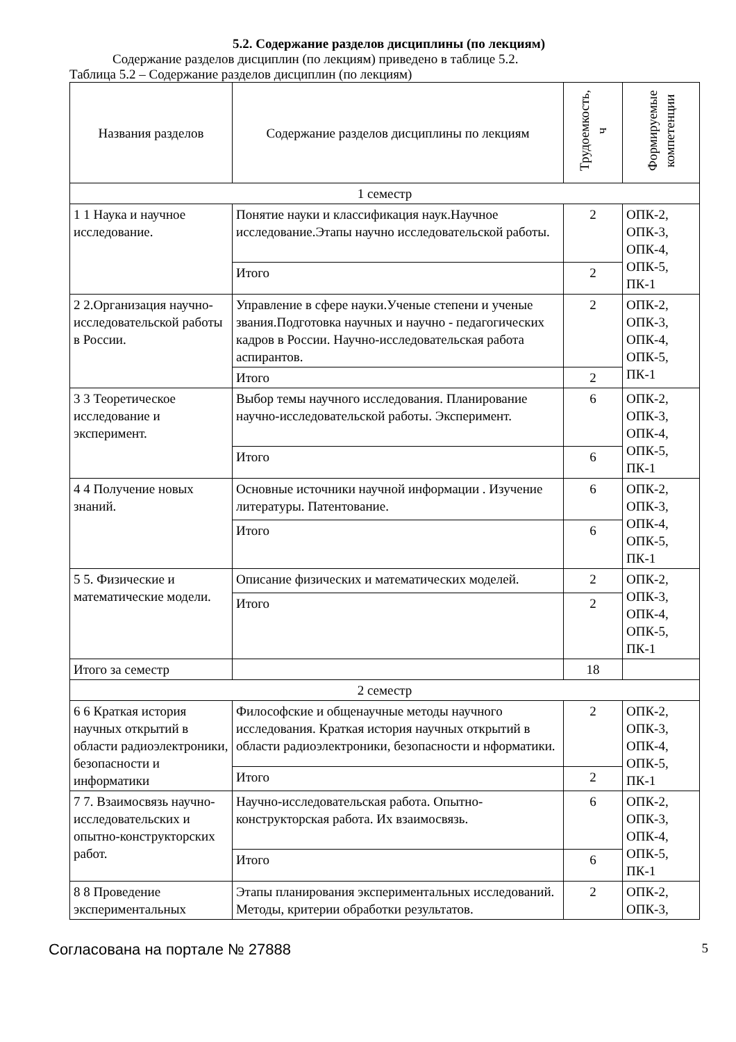5.2. Содержание разделов дисциплины (по лекциям)
Содержание разделов дисциплин (по лекциям) приведено в таблице 5.2.
Таблица 5.2 – Содержание разделов дисциплин (по лекциям)
| Названия разделов | Содержание разделов дисциплины по лекциям | Трудоемкость, ч | Формируемые компетенции |
| --- | --- | --- | --- |
| 1 семестр | | | |
| 1 1 Наука и научное исследование. | Понятие науки и классификация наук.Научное исследование.Этапы научно исследовательской работы. | 2 | ОПК-2, ОПК-3, ОПК-4, ОПК-5, ПК-1 |
| | Итого | 2 | |
| 2 2.Организация научно-исследовательской работы в России. | Управление в сфере науки.Ученые степени и ученые звания.Подготовка научных и научно - педагогических кадров в России. Научно-исследовательская работа аспирантов. | 2 | ОПК-2, ОПК-3, ОПК-4, ОПК-5, ПК-1 |
| | Итого | 2 | |
| 3 3 Теоретическое исследование и эксперимент. | Выбор темы научного исследования. Планирование научно-исследовательской работы. Эксперимент. | 6 | ОПК-2, ОПК-3, ОПК-4, ОПК-5, ПК-1 |
| | Итого | 6 | |
| 4 4 Получение новых знаний. | Основные источники научной информации . Изучение литературы. Патентование. | 6 | ОПК-2, ОПК-3, ОПК-4, ОПК-5, ПК-1 |
| | Итого | 6 | |
| 5 5. Физические и математические модели. | Описание физических и математических моделей. | 2 | ОПК-2, ОПК-3, ОПК-4, ОПК-5, ПК-1 |
| | Итого | 2 | |
| Итого за семестр | | 18 | |
| 2 семестр | | | |
| 6 6 Краткая история научных открытий в области радиоэлектроники, безопасности и информатики | Философские и общенаучные методы научного исследования. Краткая история научных открытий в области радиоэлектроники, безопасности и нформатики. | 2 | ОПК-2, ОПК-3, ОПК-4, ОПК-5, ПК-1 |
| | Итого | 2 | |
| 7 7. Взаимосвязь научно-исследовательских и опытно-конструкторских работ. | Научно-исследовательская работа. Опытно-конструкторская работа. Их взаимосвязь. | 6 | ОПК-2, ОПК-3, ОПК-4, ОПК-5, ПК-1 |
| | Итого | 6 | |
| 8 8 Проведение экспериментальных | Этапы планирования экспериментальных исследований. Методы, критерии обработки результатов. | 2 | ОПК-2, ОПК-3, |
Согласована на портале № 27888 5